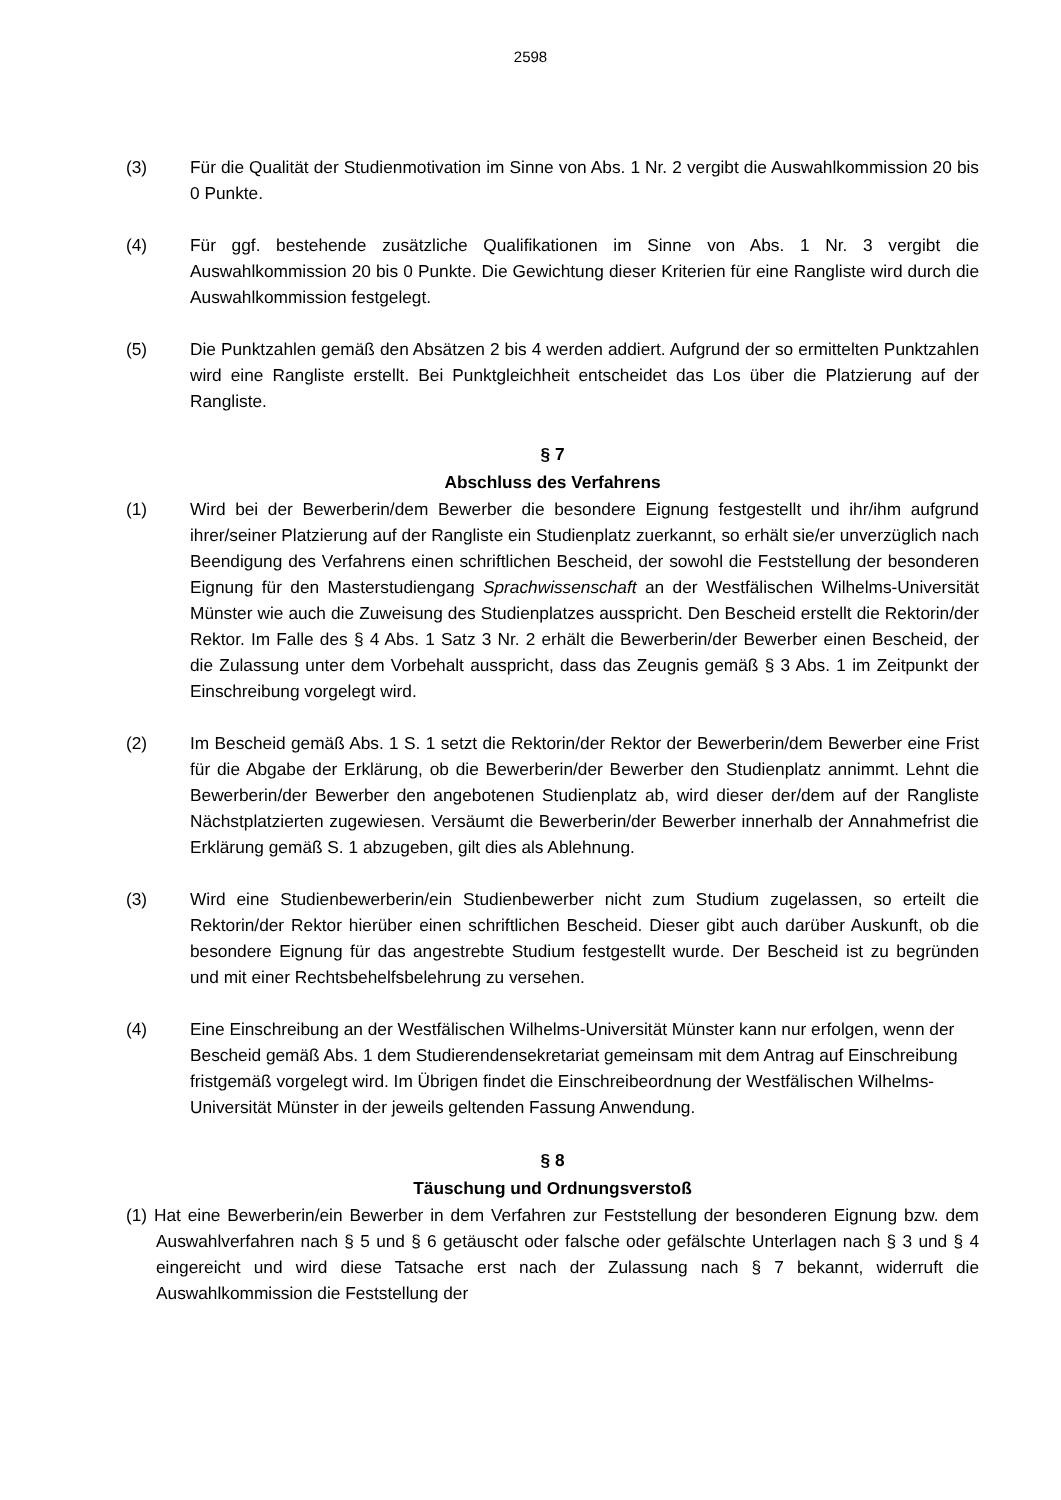2598
(3) Für die Qualität der Studienmotivation im Sinne von Abs. 1 Nr. 2 vergibt die Auswahlkommission 20 bis 0 Punkte.
(4) Für ggf. bestehende zusätzliche Qualifikationen im Sinne von Abs. 1 Nr. 3 vergibt die Auswahlkommission 20 bis 0 Punkte. Die Gewichtung dieser Kriterien für eine Rangliste wird durch die Auswahlkommission festgelegt.
(5) Die Punktzahlen gemäß den Absätzen 2 bis 4 werden addiert. Aufgrund der so ermittelten Punktzahlen wird eine Rangliste erstellt. Bei Punktgleichheit entscheidet das Los über die Platzierung auf der Rangliste.
§ 7
Abschluss des Verfahrens
(1) Wird bei der Bewerberin/dem Bewerber die besondere Eignung festgestellt und ihr/ihm aufgrund ihrer/seiner Platzierung auf der Rangliste ein Studienplatz zuerkannt, so erhält sie/er unverzüglich nach Beendigung des Verfahrens einen schriftlichen Bescheid, der sowohl die Feststellung der besonderen Eignung für den Masterstudiengang Sprachwissenschaft an der Westfälischen Wilhelms-Universität Münster wie auch die Zuweisung des Studienplatzes ausspricht. Den Bescheid erstellt die Rektorin/der Rektor. Im Falle des § 4 Abs. 1 Satz 3 Nr. 2 erhält die Bewerberin/der Bewerber einen Bescheid, der die Zulassung unter dem Vorbehalt ausspricht, dass das Zeugnis gemäß § 3 Abs. 1 im Zeitpunkt der Einschreibung vorgelegt wird.
(2) Im Bescheid gemäß Abs. 1 S. 1 setzt die Rektorin/der Rektor der Bewerberin/dem Bewerber eine Frist für die Abgabe der Erklärung, ob die Bewerberin/der Bewerber den Studienplatz annimmt. Lehnt die Bewerberin/der Bewerber den angebotenen Studienplatz ab, wird dieser der/dem auf der Rangliste Nächstplatzierten zugewiesen. Versäumt die Bewerberin/der Bewerber innerhalb der Annahmefrist die Erklärung gemäß S. 1 abzugeben, gilt dies als Ablehnung.
(3) Wird eine Studienbewerberin/ein Studienbewerber nicht zum Studium zugelassen, so erteilt die Rektorin/der Rektor hierüber einen schriftlichen Bescheid. Dieser gibt auch darüber Auskunft, ob die besondere Eignung für das angestrebte Studium festgestellt wurde. Der Bescheid ist zu begründen und mit einer Rechtsbehelfsbelehrung zu versehen.
(4) Eine Einschreibung an der Westfälischen Wilhelms-Universität Münster kann nur erfolgen, wenn der Bescheid gemäß Abs. 1 dem Studierendensekretariat gemeinsam mit dem Antrag auf Einschreibung fristgemäß vorgelegt wird. Im Übrigen findet die Einschreibeordnung der Westfälischen Wilhelms-Universität Münster in der jeweils geltenden Fassung Anwendung.
§ 8
Täuschung und Ordnungsverstoß
(1) Hat eine Bewerberin/ein Bewerber in dem Verfahren zur Feststellung der besonderen Eignung bzw. dem Auswahlverfahren nach § 5 und § 6 getäuscht oder falsche oder gefälschte Unterlagen nach § 3 und § 4 eingereicht und wird diese Tatsache erst nach der Zulassung nach § 7 bekannt, widerruft die Auswahlkommission die Feststellung der